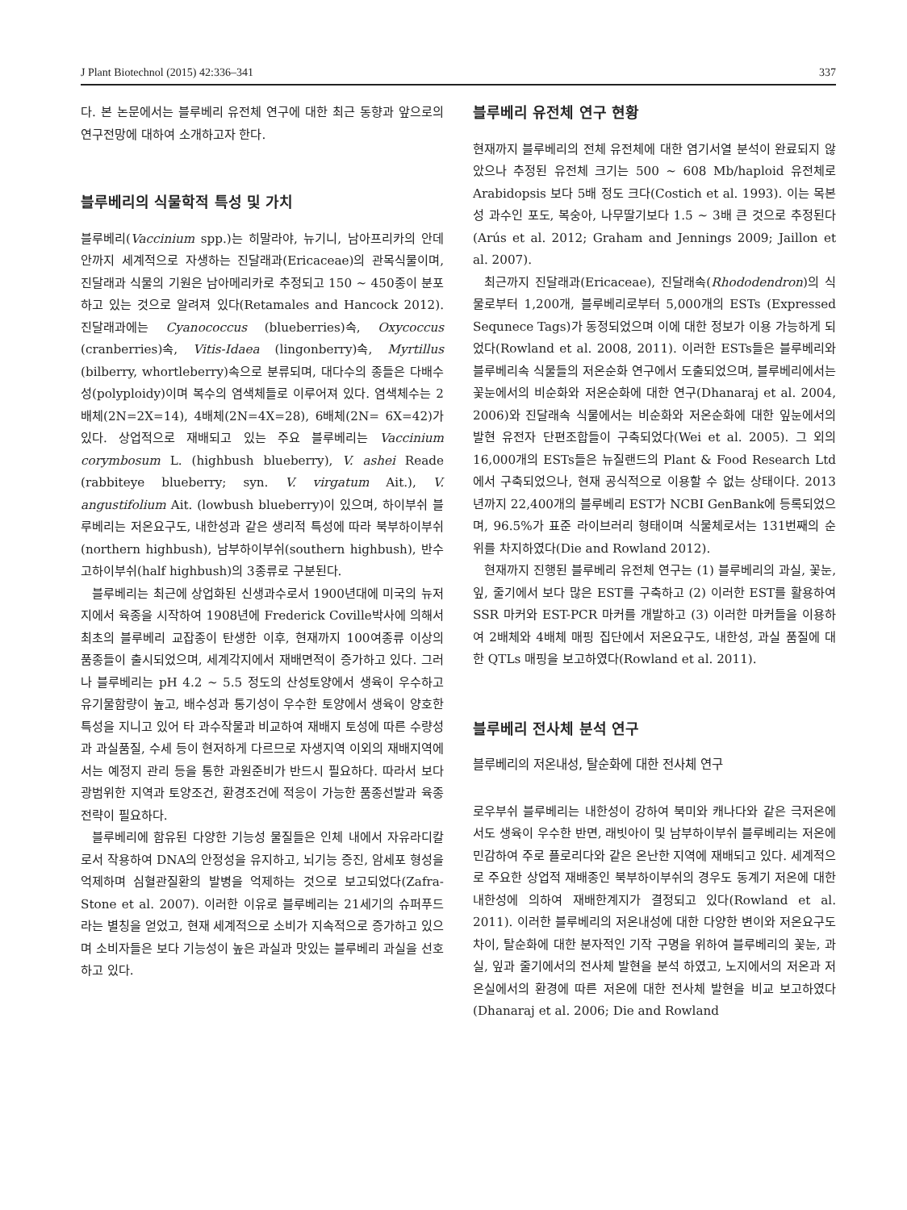J Plant Biotechnol (2015) 42:336–341 337
다. 본 논문에서는 블루베리 유전체 연구에 대한 최근 동향과 앞으로의 연구전망에 대하여 소개하고자 한다.
블루베리의 식물학적 특성 및 가치
블루베리(Vaccinium spp.)는 히말라야, 뉴기니, 남아프리카의 안데안까지 세계적으로 자생하는 진달래과(Ericaceae)의 관목식물이며, 진달래과 식물의 기원은 남아메리카로 추정되고 150 ~ 450종이 분포하고 있는 것으로 알려져 있다(Retamales and Hancock 2012). 진달래과에는 Cyanococcus (blueberries)속, Oxycoccus (cranberries)속, Vitis-Idaea (lingonberry)속, Myrtillus (bilberry, whortleberry)속으로 분류되며, 대다수의 종들은 다배수성(polyploidy)이며 복수의 염색체들로 이루어져 있다. 염색체수는 2배체(2N=2X=14), 4배체(2N=4X=28), 6배체(2N= 6X=42)가 있다. 상업적으로 재배되고 있는 주요 블루베리는 Vaccinium corymbosum L. (highbush blueberry), V. ashei Reade (rabbiteye blueberry; syn. V. virgatum Ait.), V. angustifolium Ait. (lowbush blueberry)이 있으며, 하이부쉬 블루베리는 저온요구도, 내한성과 같은 생리적 특성에 따라 북부하이부쉬(northern highbush), 남부하이부쉬(southern highbush), 반수고하이부쉬(half highbush)의 3종류로 구분된다.
블루베리는 최근에 상업화된 신생과수로서 1900년대에 미국의 뉴저지에서 육종을 시작하여 1908년에 Frederick Coville박사에 의해서 최초의 블루베리 교잡종이 탄생한 이후, 현재까지 100여종류 이상의 품종들이 출시되었으며, 세계각지에서 재배면적이 증가하고 있다. 그러나 블루베리는 pH 4.2 ~ 5.5 정도의 산성토양에서 생육이 우수하고 유기물함량이 높고, 배수성과 통기성이 우수한 토양에서 생육이 양호한 특성을 지니고 있어 타 과수작물과 비교하여 재배지 토성에 따른 수량성과 과실품질, 수세 등이 현저하게 다르므로 자생지역 이외의 재배지역에서는 예정지 관리 등을 통한 과원준비가 반드시 필요하다. 따라서 보다 광범위한 지역과 토양조건, 환경조건에 적응이 가능한 품종선발과 육종전략이 필요하다.
블루베리에 함유된 다양한 기능성 물질들은 인체 내에서 자유라디칼로서 작용하여 DNA의 안정성을 유지하고, 뇌기능 증진, 암세포 형성을 억제하며 심혈관질환의 발병을 억제하는 것으로 보고되었다(Zafra-Stone et al. 2007). 이러한 이유로 블루베리는 21세기의 슈퍼푸드라는 별칭을 얻었고, 현재 세계적으로 소비가 지속적으로 증가하고 있으며 소비자들은 보다 기능성이 높은 과실과 맛있는 블루베리 과실을 선호하고 있다.
블루베리 유전체 연구 현황
현재까지 블루베리의 전체 유전체에 대한 염기서열 분석이 완료되지 않았으나 추정된 유전체 크기는 500 ~ 608 Mb/haploid 유전체로 Arabidopsis 보다 5배 정도 크다(Costich et al. 1993). 이는 목본성 과수인 포도, 복숭아, 나무딸기보다 1.5 ~ 3배 큰 것으로 추정된다(Arús et al. 2012; Graham and Jennings 2009; Jaillon et al. 2007).
최근까지 진달래과(Ericaceae), 진달래속(Rhododendron)의 식물로부터 1,200개, 블루베리로부터 5,000개의 ESTs (Expressed Sequnece Tags)가 동정되었으며 이에 대한 정보가 이용 가능하게 되었다(Rowland et al. 2008, 2011). 이러한 ESTs들은 블루베리와 블루베리속 식물들의 저온순화 연구에서 도출되었으며, 블루베리에서는 꽃눈에서의 비순화와 저온순화에 대한 연구(Dhanaraj et al. 2004, 2006)와 진달래속 식물에서는 비순화와 저온순화에 대한 잎눈에서의 발현 유전자 단편조합들이 구축되었다(Wei et al. 2005). 그 외의 16,000개의 ESTs들은 뉴질랜드의 Plant & Food Research Ltd에서 구축되었으나, 현재 공식적으로 이용할 수 없는 상태이다. 2013년까지 22,400개의 블루베리 EST가 NCBI GenBank에 등록되었으며, 96.5%가 표준 라이브러리 형태이며 식물체로서는 131번째의 순위를 차지하였다(Die and Rowland 2012).
현재까지 진행된 블루베리 유전체 연구는 (1) 블루베리의 과실, 꽃눈, 잎, 줄기에서 보다 많은 EST를 구축하고 (2) 이러한 EST를 활용하여 SSR 마커와 EST-PCR 마커를 개발하고 (3) 이러한 마커들을 이용하여 2배체와 4배체 매핑 집단에서 저온요구도, 내한성, 과실 품질에 대한 QTLs 매핑을 보고하였다(Rowland et al. 2011).
블루베리 전사체 분석 연구
블루베리의 저온내성, 탈순화에 대한 전사체 연구
로우부쉬 블루베리는 내한성이 강하여 북미와 캐나다와 같은 극저온에서도 생육이 우수한 반면, 래빗아이 및 남부하이부쉬 블루베리는 저온에 민감하여 주로 플로리다와 같은 온난한 지역에 재배되고 있다. 세계적으로 주요한 상업적 재배종인 북부하이부쉬의 경우도 동계기 저온에 대한 내한성에 의하여 재배한계지가 결정되고 있다(Rowland et al. 2011). 이러한 블루베리의 저온내성에 대한 다양한 변이와 저온요구도 차이, 탈순화에 대한 분자적인 기작 구명을 위하여 블루베리의 꽃눈, 과실, 잎과 줄기에서의 전사체 발현을 분석 하였고, 노지에서의 저온과 저온실에서의 환경에 따른 저온에 대한 전사체 발현을 비교 보고하였다(Dhanaraj et al. 2006; Die and Rowland